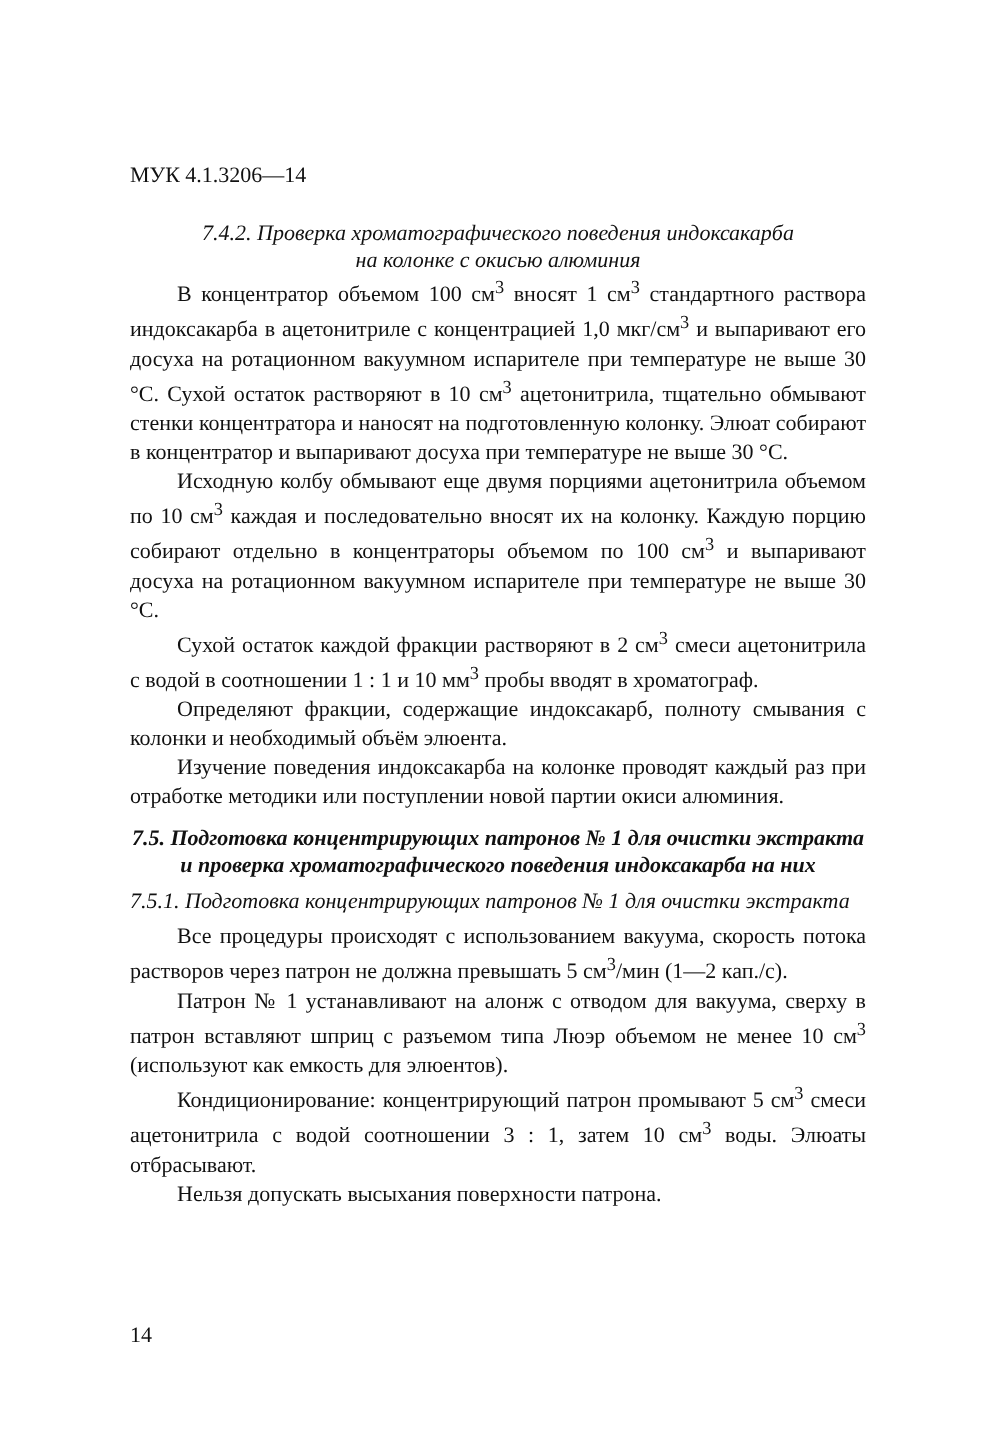МУК 4.1.3206—14
7.4.2. Проверка хроматографического поведения индоксакарба
на колонке с окисью алюминия
В концентратор объемом 100 см<sup>3</sup> вносят 1 см<sup>3</sup> стандартного раствора индоксакарба в ацетонитриле с концентрацией 1,0 мкг/см<sup>3</sup> и выпаривают его досуха на ротационном вакуумном испарителе при температуре не выше 30 °С. Сухой остаток растворяют в 10 см<sup>3</sup> ацетонитрила, тщательно обмывают стенки концентратора и наносят на подготовленную колонку. Элюат собирают в концентратор и выпаривают досуха при температуре не выше 30 °С.
Исходную колбу обмывают еще двумя порциями ацетонитрила объемом по 10 см<sup>3</sup> каждая и последовательно вносят их на колонку. Каждую порцию собирают отдельно в концентраторы объемом по 100 см<sup>3</sup> и выпаривают досуха на ротационном вакуумном испарителе при температуре не выше 30 °С.
Сухой остаток каждой фракции растворяют в 2 см<sup>3</sup> смеси ацетонитрила с водой в соотношении 1 : 1 и 10 мм<sup>3</sup> пробы вводят в хроматограф.
Определяют фракции, содержащие индоксакарб, полноту смывания с колонки и необходимый объём элюента.
Изучение поведения индоксакарба на колонке проводят каждый раз при отработке методики или поступлении новой партии окиси алюминия.
7.5. Подготовка концентрирующих патронов № 1 для очистки экстракта и проверка хроматографического поведения индоксакарба на них
7.5.1. Подготовка концентрирующих патронов № 1 для очистки экстракта
Все процедуры происходят с использованием вакуума, скорость потока растворов через патрон не должна превышать 5 см<sup>3</sup>/мин (1—2 кап./с).
Патрон № 1 устанавливают на алонж с отводом для вакуума, сверху в патрон вставляют шприц с разъемом типа Люэр объемом не менее 10 см<sup>3</sup> (используют как емкость для элюентов).
Кондиционирование: концентрирующий патрон промывают 5 см<sup>3</sup> смеси ацетонитрила с водой соотношении 3 : 1, затем 10 см<sup>3</sup> воды. Элюаты отбрасывают.
Нельзя допускать высыхания поверхности патрона.
14